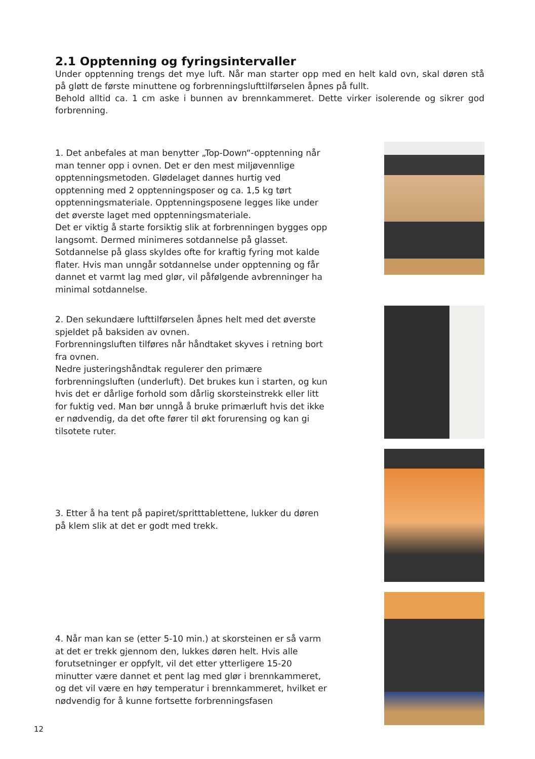2.1 Opptenning og fyringsintervaller
Under opptenning trengs det mye luft. Når man starter opp med en helt kald ovn, skal døren stå på gløtt de første minuttene og forbrenningslufttilførselen åpnes på fullt.
Behold alltid ca. 1 cm aske i bunnen av brennkammeret. Dette virker isolerende og sikrer god forbrenning.
1. Det anbefales at man benytter „Top-Down“-opptenning når man tenner opp i ovnen. Det er den mest miljøvennlige opptenningsmetoden. Glødelaget dannes hurtig ved opptenning med 2 opptenningsposer og ca. 1,5 kg tørt opptenningsmateriale. Opptenningsposene legges like under det øverste laget med opptenningsmateriale.
Det er viktig å starte forsiktig slik at forbrenningen bygges opp langsomt. Dermed minimeres sotdannelse på glasset. Sotdannelse på glass skyldes ofte for kraftig fyring mot kalde flater. Hvis man unngår sotdannelse under opptenning og får dannet et varmt lag med glør, vil påfølgende avbrenninger ha minimal sotdannelse.
2. Den sekundære lufttilførselen åpnes helt med det øverste spjeldet på baksiden av ovnen.
Forbrenningsluften tilføres når håndtaket skyves i retning bort fra ovnen.
Nedre justeringshåndtak regulerer den primære forbrenningsluften (underluft). Det brukes kun i starten, og kun hvis det er dårlige forhold som dårlig skorsteinstrekk eller litt for fuktig ved. Man bør unngå å bruke primærluft hvis det ikke er nødvendig, da det ofte fører til økt forurensing og kan gi tilsotete ruter.
3. Etter å ha tent på papiret/spritttablettene, lukker du døren på klem slik at det er godt med trekk.
4. Når man kan se (etter 5-10 min.) at skorsteinen er så varm at det er trekk gjennom den, lukkes døren helt. Hvis alle forutsetninger er oppfylt, vil det etter ytterligere 15-20 minutter være dannet et pent lag med glør i brennkammeret, og det vil være en høy temperatur i brennkammeret, hvilket er nødvendig for å kunne fortsette forbrenningsfasen
12